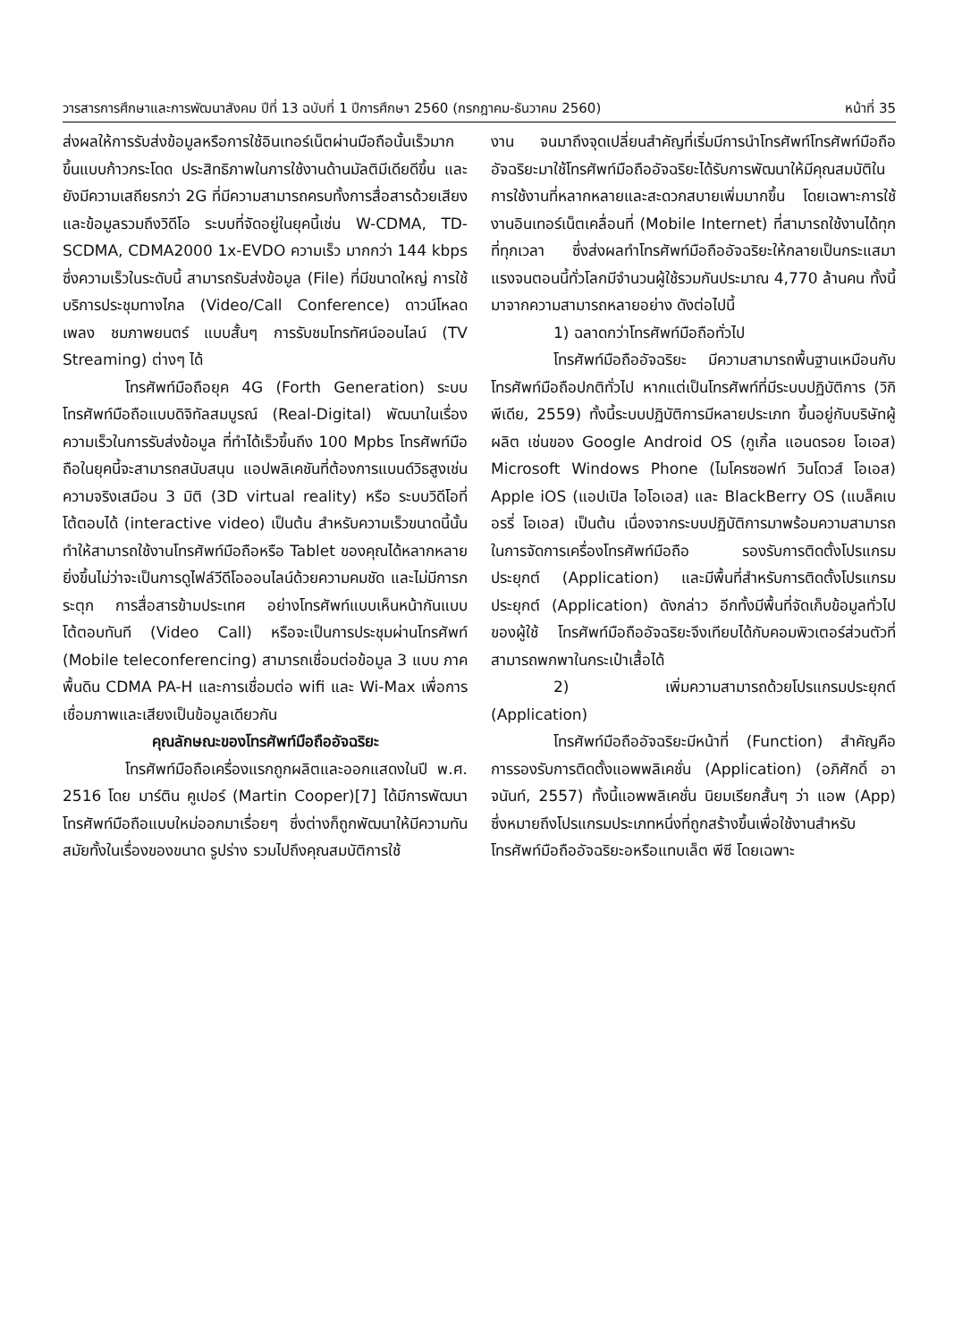วารสารการศึกษาและการพัฒนาสังคม ปีที่ 13 ฉบับที่ 1 ปีการศึกษา 2560 (กรกฎาคม-ธันวาคม 2560) หน้าที่ 35
ส่งผลให้การรับส่งข้อมูลหรือการใช้อินเทอร์เน็ตผ่านมือถือนั้นเร็วมากขึ้นแบบก้าวกระโดด ประสิทธิภาพในการใช้งานด้านมัลติมีเดียดีขึ้น และยังมีความเสถียรกว่า 2G ที่มีความสามารถครบทั้งการสื่อสารด้วยเสียงและข้อมูลรวมถึงวิดีโอ ระบบที่จัดอยู่ในยุคนี้เช่น W-CDMA, TD-SCDMA, CDMA2000 1x-EVDO ความเร็ว มากกว่า 144 kbps ซึ่งความเร็วในระดับนี้ สามารถรับส่งข้อมูล (File) ที่มีขนาดใหญ่ การใช้บริการประชุมทางไกล (Video/Call Conference) ดาวน์โหลดเพลง ชมภาพยนตร์ แบบสั้นๆ การรับชมโทรทัศน์ออนไลน์ (TV Streaming) ต่างๆ ได้
โทรศัพท์มือถือยุค 4G (Forth Generation) ระบบโทรศัพท์มือถือแบบดิจิทัลสมบูรณ์ (Real-Digital) พัฒนาในเรื่องความเร็วในการรับส่งข้อมูล ที่ทำได้เร็วขึ้นถึง 100 Mpbs โทรศัพท์มือถือในยุคนี้จะสามารถสนับสนุน แอปพลิเคชันที่ต้องการแบนด์วิธสูงเช่น ความจริงเสมือน 3 มิติ (3D virtual reality) หรือ ระบบวิดีโอที่โต้ตอบได้ (interactive video) เป็นต้น สำหรับความเร็วขนาดนี้นั้น ทำให้สามารถใช้งานโทรศัพท์มือถือหรือ Tablet ของคุณได้หลากหลายยิ่งขึ้นไม่ว่าจะเป็นการดูไฟล์วีดีโอออนไลน์ด้วยความคมชัด และไม่มีการกระตุก การสื่อสารข้ามประเทศ อย่างโทรศัพท์แบบเห็นหน้ากันแบบโต้ตอบทันที (Video Call) หรือจะเป็นการประชุมผ่านโทรศัพท์ (Mobile teleconferencing) สามารถเชื่อมต่อข้อมูล 3 แบบ ภาคพื้นดิน CDMA PA-H และการเชื่อมต่อ wifi และ Wi-Max เพื่อการเชื่อมภาพและเสียงเป็นข้อมูลเดียวกัน
คุณลักษณะของโทรศัพท์มือถืออัจฉริยะ
โทรศัพท์มือถือเครื่องแรกถูกผลิตและออกแสดงในปี พ.ศ. 2516 โดย มาร์ติน คูเปอร์ (Martin Cooper)[7] ได้มีการพัฒนาโทรศัพท์มือถือแบบใหม่ออกมาเรื่อยๆ ซึ่งต่างก็ถูกพัฒนาให้มีความทันสมัยทั้งในเรื่องของขนาด รูปร่าง รวมไปถึงคุณสมบัติการใช้
งาน จนมาถึงจุดเปลี่ยนสำคัญที่เริ่มมีการนำโทรศัพท์โทรศัพท์มือถืออัจฉริยะมาใช้โทรศัพท์มือถืออัจฉริยะได้รับการพัฒนาให้มีคุณสมบัติในการใช้งานที่หลากหลายและสะดวกสบายเพิ่มมากขึ้น โดยเฉพาะการใช้งานอินเทอร์เน็ตเคลื่อนที่ (Mobile Internet) ที่สามารถใช้งานได้ทุกที่ทุกเวลา ซึ่งส่งผลทำโทรศัพท์มือถืออัจฉริยะให้กลายเป็นกระแสมาแรงจนตอนนี้ทั่วโลกมีจำนวนผู้ใช้รวมกันประมาณ 4,770 ล้านคน ทั้งนี้มาจากความสามารถหลายอย่าง ดังต่อไปนี้
1) ฉลาดกว่าโทรศัพท์มือถือทั่วไป
โทรศัพท์มือถืออัจฉริยะ มีความสามารถพื้นฐานเหมือนกับโทรศัพท์มือถือปกติทั่วไป หากแต่เป็นโทรศัพท์ที่มีระบบปฏิบัติการ (วิกิพีเดีย, 2559) ทั้งนี้ระบบปฏิบัติการมีหลายประเภท ขึ้นอยู่กับบริษัทผู้ผลิต เช่นของ Google Android OS (กูเกิ้ล แอนดรอย โอเอส) Microsoft Windows Phone (ไมโครซอฟท์ วินโดวส์ โอเอส) Apple iOS (แอปเปิล ไอโอเอส) และ BlackBerry OS (แบล็คเบอรรี่ โอเอส) เป็นต้น เนื่องจากระบบปฏิบัติการมาพร้อมความสามารถในการจัดการเครื่องโทรศัพท์มือถือ รองรับการติดตั้งโปรแกรมประยุกต์ (Application) และมีพื้นที่สำหรับการติดตั้งโปรแกรมประยุกต์ (Application) ดังกล่าว อีกทั้งมีพื้นที่จัดเก็บข้อมูลทั่วไปของผู้ใช้ โทรศัพท์มือถืออัจฉริยะจึงเทียบได้กับคอมพิวเตอร์ส่วนตัวที่สามารถพกพาในกระเป๋าเสื้อได้
2) เพิ่มความสามารถด้วยโปรแกรมประยุกต์ (Application)
โทรศัพท์มือถืออัจฉริยะมีหน้าที่ (Function) สำคัญคือ การรองรับการติดตั้งแอพพลิเคชั่น (Application) (อภิศักดิ์ อาจนันท์, 2557) ทั้งนี้แอพพลิเคชั่น นิยมเรียกสั้นๆ ว่า แอพ (App) ซึ่งหมายถึงโปรแกรมประเภทหนึ่งที่ถูกสร้างขึ้นเพื่อใช้งานสำหรับโทรศัพท์มือถืออัจฉริยะอหรือแทบเล็ต พีซี โดยเฉพาะ